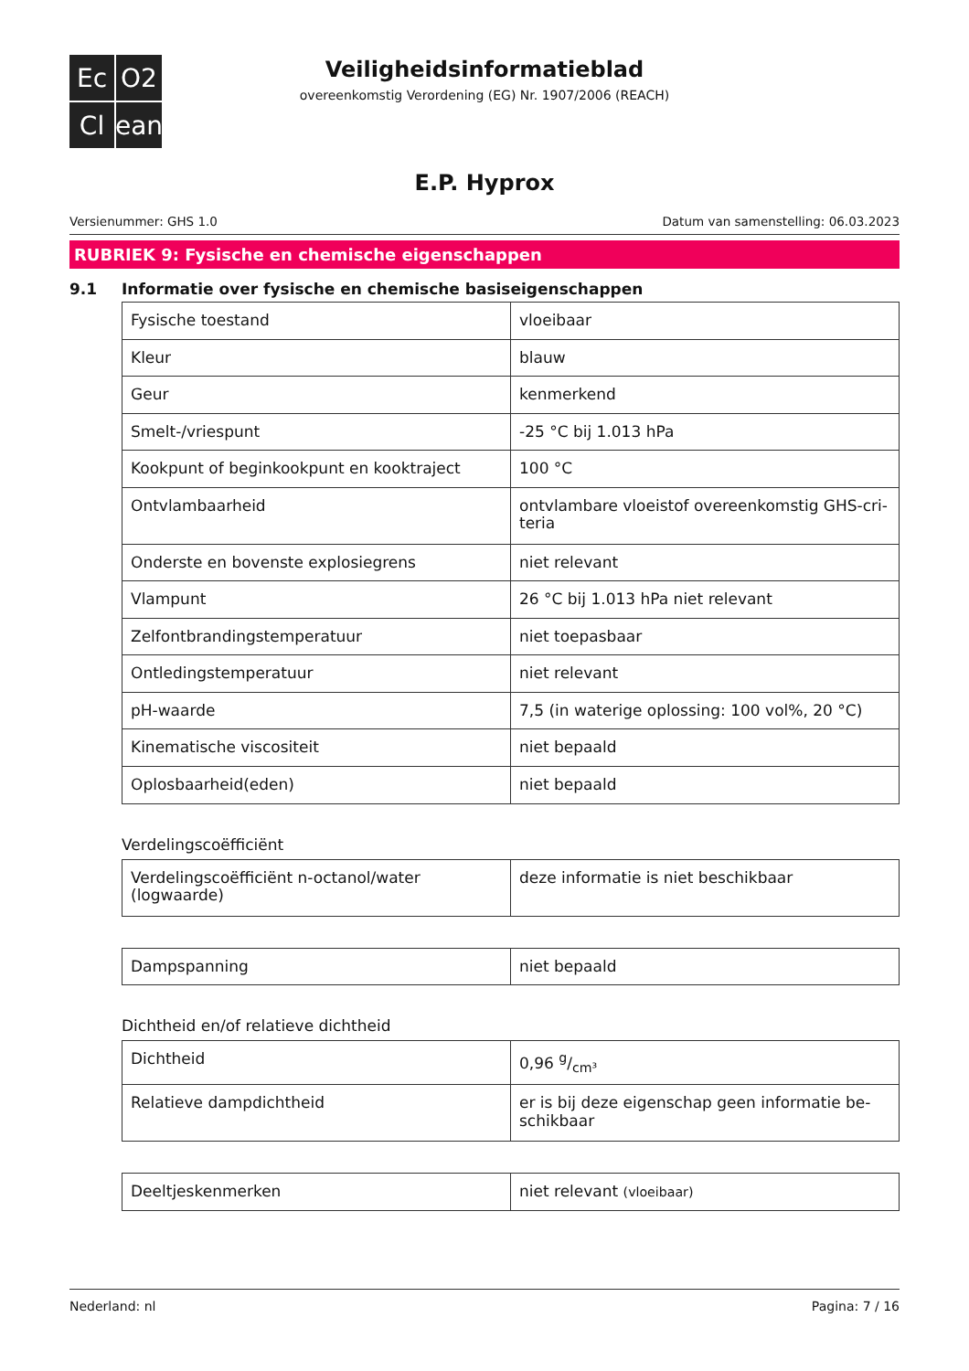Ec
O2
Cl
ean
Veiligheidsinformatieblad
overeenkomstig Verordening (EG) Nr. 1907/2006 (REACH)
E.P. Hyprox
Versienummer: GHS 1.0 Datum van samenstelling: 06.03.2023
RUBRIEK 9: Fysische en chemische eigenschappen
9.1 Informatie over fysische en chemische basiseigenschappen
| Fysische toestand | vloeibaar |
| Kleur | blauw |
| Geur | kenmerkend |
| Smelt-/vriespunt | -25 °C bij 1.013 hPa |
| Kookpunt of beginkookpunt en kooktraject | 100 °C |
| Ontvlambaarheid | ontvlambare vloeistof overeenkomstig GHS-cri-teria |
| Onderste en bovenste explosiegrens | niet relevant |
| Vlampunt | 26 °C bij 1.013 hPa niet relevant |
| Zelfontbrandingstemperatuur | niet toepasbaar |
| Ontledingstemperatuur | niet relevant |
| pH-waarde | 7,5 (in waterige oplossing: 100 vol%, 20 °C) |
| Kinematische viscositeit | niet bepaald |
| Oplosbaarheid(eden) | niet bepaald |
Verdelingscoëfficiënt
| Verdelingscoëfficiënt n-octanol/water (logwaarde) | deze informatie is niet beschikbaar |
| Dampspanning | niet bepaald |
Dichtheid en/of relatieve dichtheid
| Dichtheid | 0,96 g/cm³ |
| Relatieve dampdichtheid | er is bij deze eigenschap geen informatie be-schikbaar |
| Deeltjeskenmerken | niet relevant (vloeibaar) |
Nederland: nl Pagina: 7 / 16